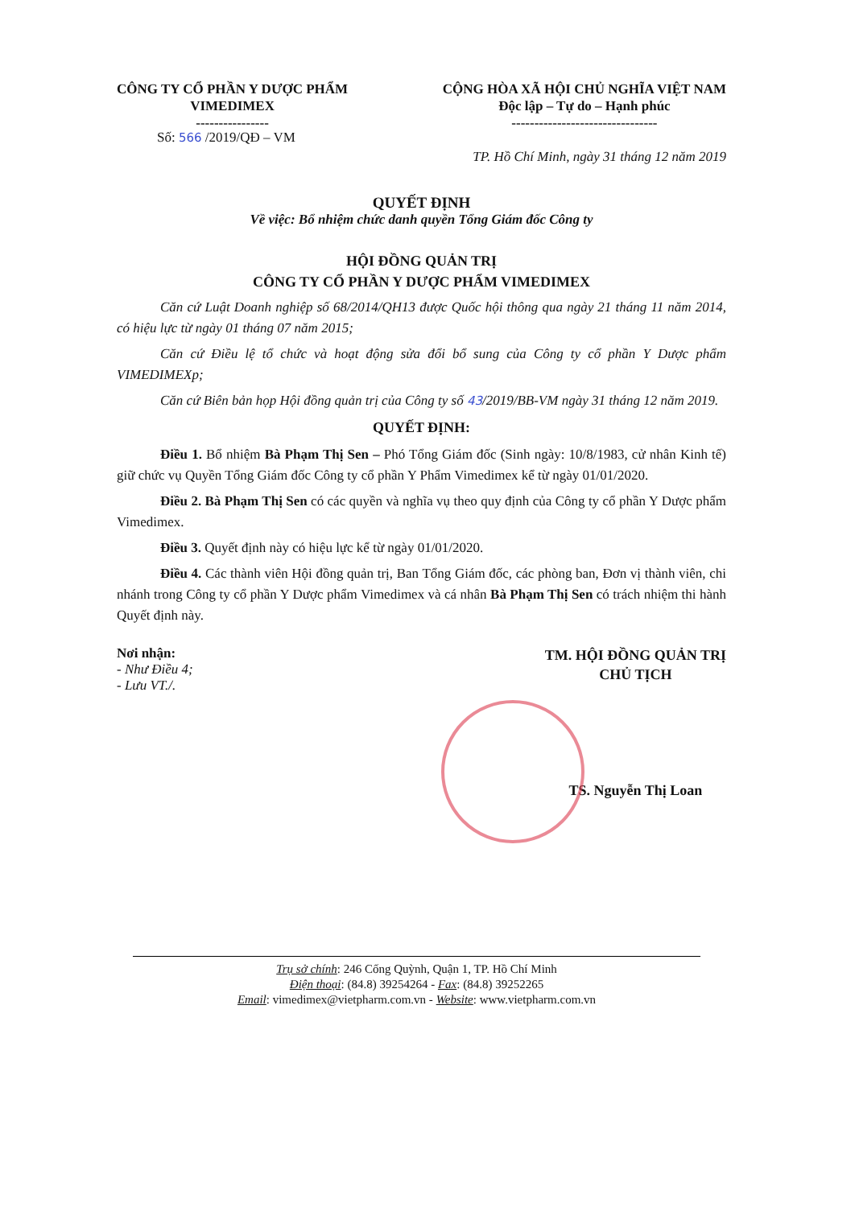CÔNG TY CỔ PHẦN Y DƯỢC PHẨM
VIMEDIMEX
----------------
CỘNG HÒA XÃ HỘI CHỦ NGHĨA VIỆT NAM
Độc lập – Tự do – Hạnh phúc
--------------------------------
Số: 566 /2019/QĐ – VM
TP. Hồ Chí Minh, ngày 31 tháng 12 năm 2019
QUYẾT ĐỊNH
Về việc: Bổ nhiệm chức danh quyền Tổng Giám đốc Công ty
HỘI ĐỒNG QUẢN TRỊ
CÔNG TY CỔ PHẦN Y DƯỢC PHẨM VIMEDIMEX
Căn cứ Luật Doanh nghiệp số 68/2014/QH13 được Quốc hội thông qua ngày 21 tháng 11 năm 2014, có hiệu lực từ ngày 01 tháng 07 năm 2015;
Căn cứ Điều lệ tổ chức và hoạt động sửa đổi bổ sung của Công ty cổ phần Y Dược phẩm VIMEDIMEXp;
Căn cứ Biên bản họp Hội đồng quản trị của Công ty số 43/2019/BB-VM ngày 31 tháng 12 năm 2019.
QUYẾT ĐỊNH:
Điều 1. Bổ nhiệm Bà Phạm Thị Sen – Phó Tổng Giám đốc (Sinh ngày: 10/8/1983, cử nhân Kinh tế) giữ chức vụ Quyền Tổng Giám đốc Công ty cổ phần Y Phẩm Vimedimex kể từ ngày 01/01/2020.
Điều 2. Bà Phạm Thị Sen có các quyền và nghĩa vụ theo quy định của Công ty cổ phần Y Dược phẩm Vimedimex.
Điều 3. Quyết định này có hiệu lực kể từ ngày 01/01/2020.
Điều 4. Các thành viên Hội đồng quản trị, Ban Tổng Giám đốc, các phòng ban, Đơn vị thành viên, chi nhánh trong Công ty cổ phần Y Dược phẩm Vimedimex và cá nhân Bà Phạm Thị Sen có trách nhiệm thi hành Quyết định này.
Nơi nhận:
- Như Điều 4;
- Lưu VT./.
TM. HỘI ĐỒNG QUẢN TRỊ
CHỦ TỊCH
TS. Nguyễn Thị Loan
Trụ sở chính: 246 Cống Quỳnh, Quận 1, TP. Hồ Chí Minh
Điện thoại: (84.8) 39254264 - Fax: (84.8) 39252265
Email: vimedimex@vietpharm.com.vn - Website: www.vietpharm.com.vn